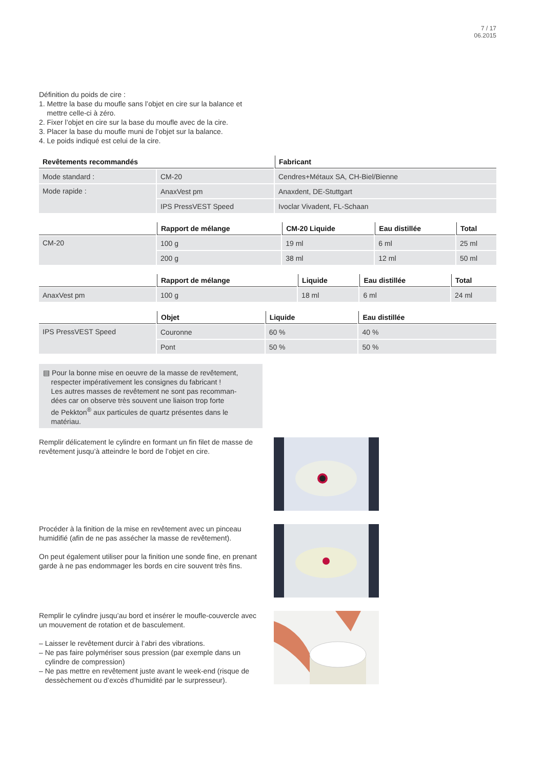7 / 17
06.2015
Définition du poids de cire :
1. Mettre la base du moufle sans l’objet en cire sur la balance et
mettre celle-ci à zéro.
2. Fixer l’objet en cire sur la base du moufle avec de la cire.
3. Placer la base du moufle muni de l’objet sur la balance.
4. Le poids indiqué est celui de la cire.
| Revêtements recommandés | | Fabricant |
| --- | --- | --- |
| Mode standard : | CM-20 | Cendres+Métaux SA, CH-Biel/Bienne |
| Mode rapide : | AnaxVest pm | Anaxdent, DE-Stuttgart |
| | IPS PressVEST Speed | Ivoclar Vivadent, FL-Schaan |
| | Rapport de mélange | CM-20 Liquide | Eau distillée | Total |
| --- | --- | --- | --- | --- |
| CM-20 | 100 g | 19 ml | 6 ml | 25 ml |
| | 200 g | 38 ml | 12 ml | 50 ml |
| | Rapport de mélange | Liquide | Eau distillée | Total |
| --- | --- | --- | --- | --- |
| AnaxVest pm | 100 g | 18 ml | 6 ml | 24 ml |
| | Objet | Liquide | Eau distillée |
| --- | --- | --- | --- |
| IPS PressVEST Speed | Couronne | 60 % | 40 % |
| | Pont | 50 % | 50 % |
▤ Pour la bonne mise en oeuvre de la masse de revêtement,
respecter impérativement les consignes du fabricant !
Les autres masses de revêtement ne sont pas recomman-
dées car on observe très souvent une liaison trop forte
de Pekkton<sup>®</sup> aux particules de quartz présentes dans le
matériau.
Remplir délicatement le cylindre en formant un fin filet de masse de revêtement jusqu’à atteindre le bord de l’objet en cire.
Procéder à la finition de la mise en revêtement avec un pinceau humidifié (afin de ne pas assécher la masse de revêtement).
On peut également utiliser pour la finition une sonde fine, en prenant garde à ne pas endommager les bords en cire souvent très fins.
Remplir le cylindre jusqu’au bord et insérer le moufle-couvercle avec un mouvement de rotation et de basculement.
– Laisser le revêtement durcir à l’abri des vibrations.
– Ne pas faire polymériser sous pression (par exemple dans un
cylindre de compression)
– Ne pas mettre en revêtement juste avant le week-end (risque de
dessèchement ou d’excès d’humidité par le surpresseur).